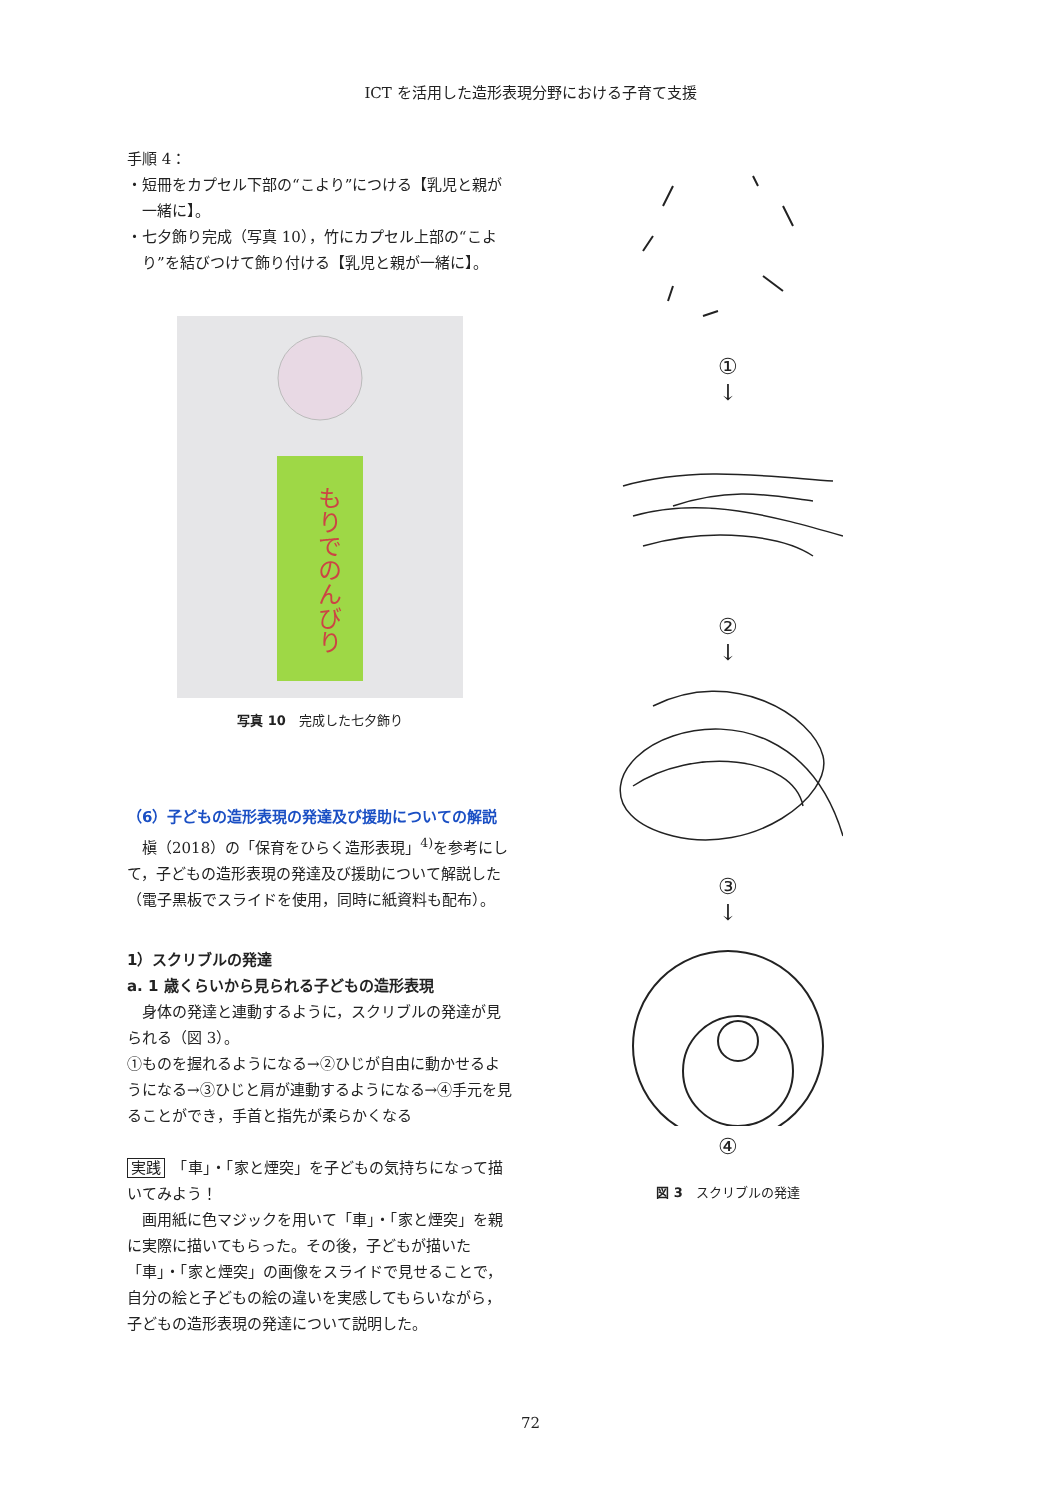ICT を活用した造形表現分野における子育て支援
手順 4：
・短冊をカプセル下部の“こより”につける【乳児と親が一緒に】。
・七夕飾り完成（写真 10），竹にカプセル上部の“こより”を結びつけて飾り付ける【乳児と親が一緒に】。
もりでのんびり
写真 10　完成した七夕飾り
（6）子どもの造形表現の発達及び援助についての解説
槇（2018）の「保育をひらく造形表現」<sup>4)</sup>を参考にして，子どもの造形表現の発達及び援助について解説した（電子黒板でスライドを使用，同時に紙資料も配布）。
1）スクリブルの発達
a. 1 歳くらいから見られる子どもの造形表現
身体の発達と連動するように，スクリブルの発達が見られる（図 3）。
①ものを握れるようになる→②ひじが自由に動かせるようになる→③ひじと肩が連動するようになる→④手元を見ることができ，手首と指先が柔らかくなる
実践　「車」・「家と煙突」を子どもの気持ちになって描いてみよう！
画用紙に色マジックを用いて「車」・「家と煙突」を親に実際に描いてもらった。その後，子どもが描いた「車」・「家と煙突」の画像をスライドで見せることで，自分の絵と子どもの絵の違いを実感してもらいながら，子どもの造形表現の発達について説明した。
①
↓
②
↓
③
↓
④
図 3　スクリブルの発達
72